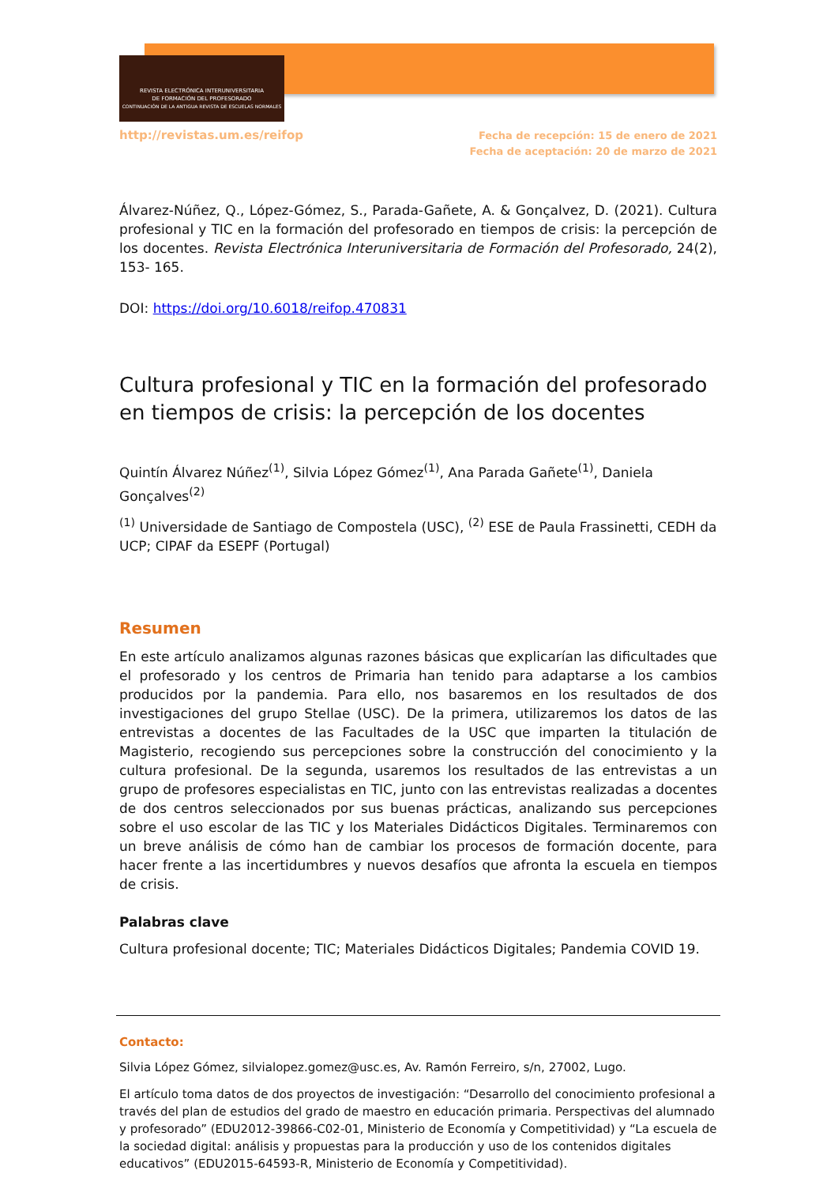REVISTA ELECTRÓNICA INTERUNIVERSITARIA
DE FORMACIÓN DEL PROFESORADO
CONTINUACIÓN DE LA ANTIGUA REVISTA DE ESCUELAS NORMALES
http://revistas.um.es/reifop
Fecha de recepción: 15 de enero de 2021
Fecha de aceptación: 20 de marzo de 2021
Álvarez-Núñez, Q., López-Gómez, S., Parada-Gañete, A. & Gonçalvez, D. (2021). Cultura profesional y TIC en la formación del profesorado en tiempos de crisis: la percepción de los docentes. Revista Electrónica Interuniversitaria de Formación del Profesorado, 24(2), 153- 165.
DOI: https://doi.org/10.6018/reifop.470831
Cultura profesional y TIC en la formación del profesorado en tiempos de crisis: la percepción de los docentes
Quintín Álvarez Núñez<sup>(1)</sup>, Silvia López Gómez<sup>(1)</sup>, Ana Parada Gañete<sup>(1)</sup>, Daniela Gonçalves<sup>(2)</sup>
<sup>(1)</sup> Universidade de Santiago de Compostela (USC), <sup>(2)</sup> ESE de Paula Frassinetti, CEDH da UCP; CIPAF da ESEPF (Portugal)
Resumen
En este artículo analizamos algunas razones básicas que explicarían las dificultades que el profesorado y los centros de Primaria han tenido para adaptarse a los cambios producidos por la pandemia. Para ello, nos basaremos en los resultados de dos investigaciones del grupo Stellae (USC). De la primera, utilizaremos los datos de las entrevistas a docentes de las Facultades de la USC que imparten la titulación de Magisterio, recogiendo sus percepciones sobre la construcción del conocimiento y la cultura profesional. De la segunda, usaremos los resultados de las entrevistas a un grupo de profesores especialistas en TIC, junto con las entrevistas realizadas a docentes de dos centros seleccionados por sus buenas prácticas, analizando sus percepciones sobre el uso escolar de las TIC y los Materiales Didácticos Digitales. Terminaremos con un breve análisis de cómo han de cambiar los procesos de formación docente, para hacer frente a las incertidumbres y nuevos desafíos que afronta la escuela en tiempos de crisis.
Palabras clave
Cultura profesional docente; TIC; Materiales Didácticos Digitales; Pandemia COVID 19.
Contacto:
Silvia López Gómez, silvialopez.gomez@usc.es, Av. Ramón Ferreiro, s/n, 27002, Lugo.
El artículo toma datos de dos proyectos de investigación: “Desarrollo del conocimiento profesional a través del plan de estudios del grado de maestro en educación primaria. Perspectivas del alumnado y profesorado” (EDU2012-39866-C02-01, Ministerio de Economía y Competitividad) y “La escuela de la sociedad digital: análisis y propuestas para la producción y uso de los contenidos digitales educativos” (EDU2015-64593-R, Ministerio de Economía y Competitividad).